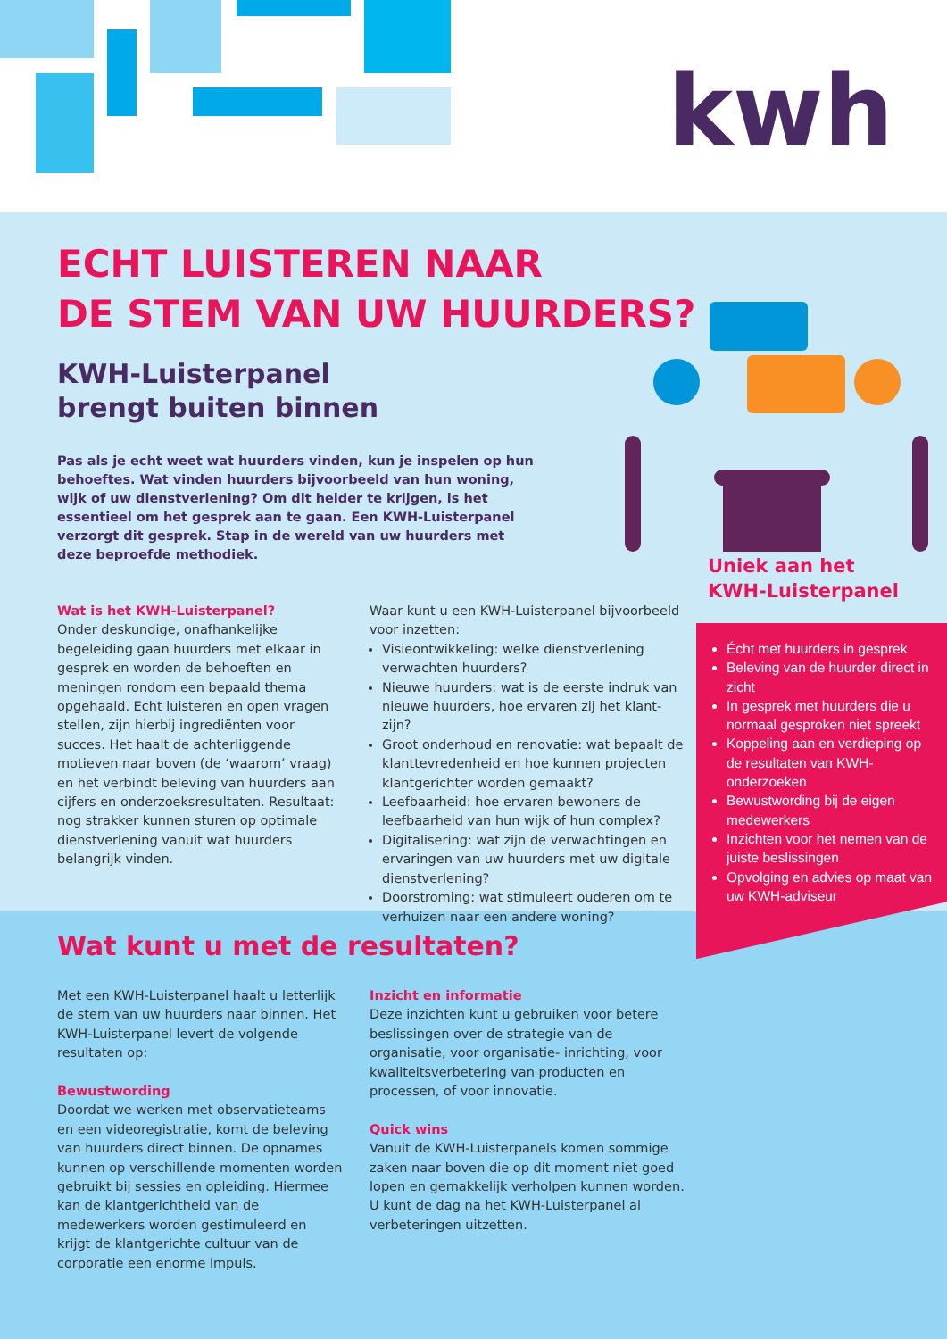kwh
ECHT LUISTEREN NAAR
DE STEM VAN UW HUURDERS?
KWH-Luisterpanel
brengt buiten binnen
Pas als je echt weet wat huurders vinden, kun je inspelen op hun behoeftes. Wat vinden huurders bijvoorbeeld van hun woning, wijk of uw dienstverlening? Om dit helder te krijgen, is het essentieel om het gesprek aan te gaan. Een KWH-Luisterpanel verzorgt dit gesprek. Stap in de wereld van uw huurders met deze beproefde methodiek.
Wat is het KWH-Luisterpanel?
Onder deskundige, onafhankelijke begeleiding gaan huurders met elkaar in gesprek en worden de behoeften en meningen rondom een bepaald thema opgehaald. Echt luisteren en open vragen stellen, zijn hierbij ingrediënten voor succes. Het haalt de achterliggende motieven naar boven (de ‘waarom’ vraag) en het verbindt beleving van huurders aan cijfers en onderzoeksresultaten. Resultaat: nog strakker kunnen sturen op optimale dienstverlening vanuit wat huurders belangrijk vinden.
Waar kunt u een KWH-Luisterpanel bijvoorbeeld voor inzetten:
Visieontwikkeling: welke dienstverlening verwachten huurders?
Nieuwe huurders: wat is de eerste indruk van nieuwe huurders, hoe ervaren zij het klant-zijn?
Groot onderhoud en renovatie: wat bepaalt de klanttevredenheid en hoe kunnen projecten klantgerichter worden gemaakt?
Leefbaarheid: hoe ervaren bewoners de leefbaarheid van hun wijk of hun complex?
Digitalisering: wat zijn de verwachtingen en ervaringen van uw huurders met uw digitale dienstverlening?
Doorstroming: wat stimuleert ouderen om te verhuizen naar een andere woning?
Uniek aan het
KWH-Luisterpanel
Écht met huurders in gesprek
Beleving van de huurder direct in zicht
In gesprek met huurders die u normaal gesproken niet spreekt
Koppeling aan en verdieping op de resultaten van KWH-onderzoeken
Bewustwording bij de eigen medewerkers
Inzichten voor het nemen van de juiste beslissingen
Opvolging en advies op maat van uw KWH-adviseur
Wat kunt u met de resultaten?
Met een KWH-Luisterpanel haalt u letterlijk de stem van uw huurders naar binnen. Het KWH-Luisterpanel levert de volgende resultaten op:
Bewustwording
Doordat we werken met observatieteams en een videoregistratie, komt de beleving van huurders direct binnen. De opnames kunnen op verschillende momenten worden gebruikt bij sessies en opleiding. Hiermee kan de klantgerichtheid van de medewerkers worden gestimuleerd en krijgt de klantgerichte cultuur van de corporatie een enorme impuls.
Inzicht en informatie
Deze inzichten kunt u gebruiken voor betere beslissingen over de strategie van de organisatie, voor organisatie- inrichting, voor kwaliteitsverbetering van producten en processen, of voor innovatie.
Quick wins
Vanuit de KWH-Luisterpanels komen sommige zaken naar boven die op dit moment niet goed lopen en gemakkelijk verholpen kunnen worden. U kunt de dag na het KWH-Luisterpanel al verbeteringen uitzetten.